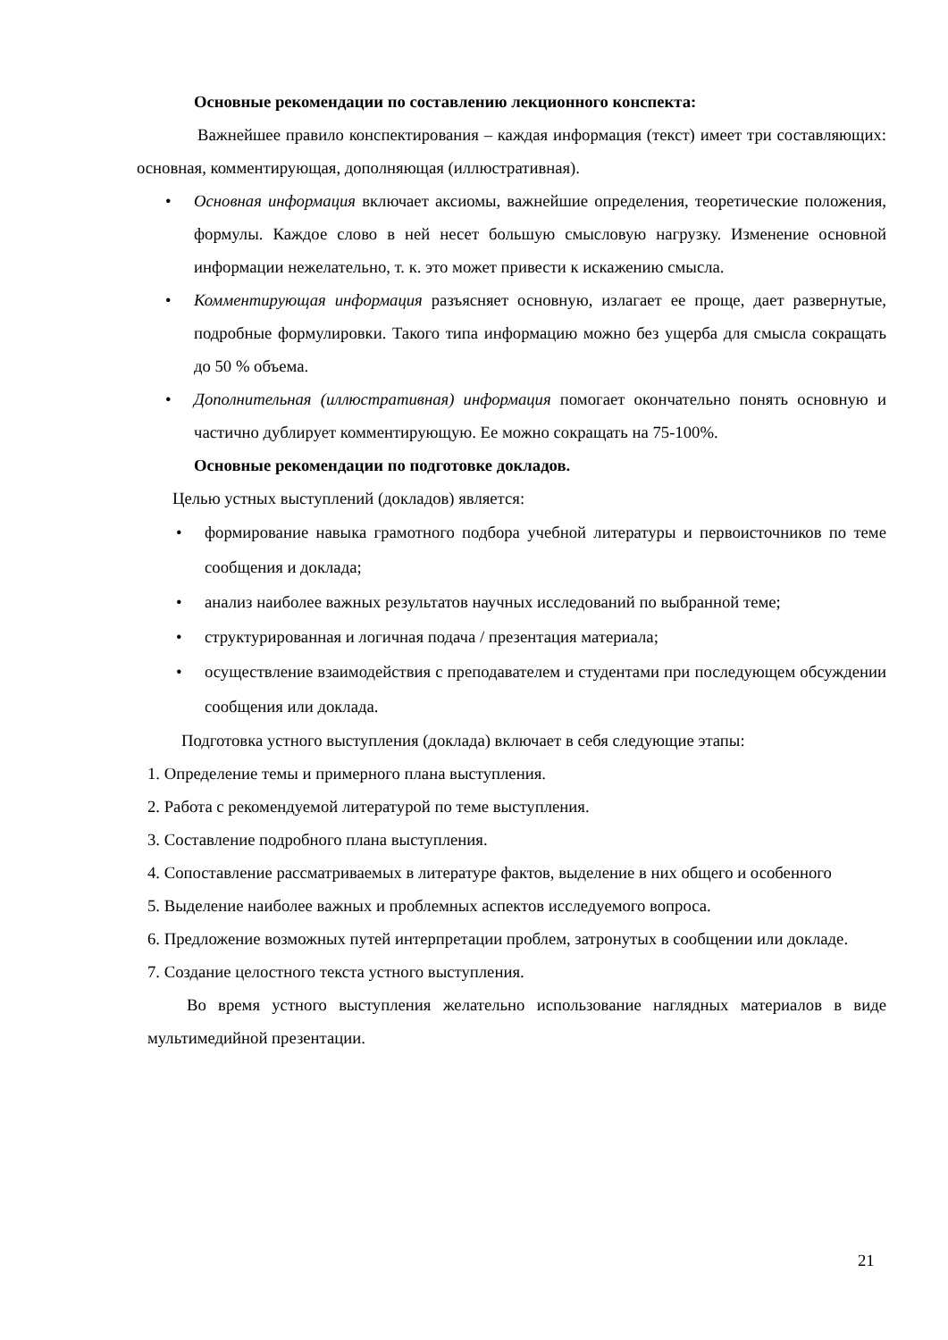Основные рекомендации по составлению лекционного конспекта:
Важнейшее правило конспектирования – каждая информация (текст) имеет три составляющих: основная, комментирующая, дополняющая (иллюстративная).
• Основная информация включает аксиомы, важнейшие определения, теоретические положения, формулы. Каждое слово в ней несет большую смысловую нагрузку. Изменение основной информации нежелательно, т. к. это может привести к искажению смысла.
• Комментирующая информация разъясняет основную, излагает ее проще, дает развернутые, подробные формулировки. Такого типа информацию можно без ущерба для смысла сокращать до 50 % объема.
• Дополнительная (иллюстративная) информация помогает окончательно понять основную и частично дублирует комментирующую. Ее можно сокращать на 75-100%.
Основные рекомендации по подготовке докладов.
Целью устных выступлений (докладов) является:
• формирование навыка грамотного подбора учебной литературы и первоисточников по теме сообщения и доклада;
• анализ наиболее важных результатов научных исследований по выбранной теме;
• структурированная и логичная подача / презентация материала;
• осуществление взаимодействия с преподавателем и студентами при последующем обсуждении сообщения или доклада.
Подготовка устного выступления (доклада) включает в себя следующие этапы:
1. Определение темы и примерного плана выступления.
2. Работа с рекомендуемой литературой по теме выступления.
3. Составление подробного плана выступления.
4. Сопоставление рассматриваемых в литературе фактов, выделение в них общего и особенного
5. Выделение наиболее важных и проблемных аспектов исследуемого вопроса.
6. Предложение возможных путей интерпретации проблем, затронутых в сообщении или докладе.
7. Создание целостного текста устного выступления.
Во время устного выступления желательно использование наглядных материалов в виде мультимедийной презентации.
21